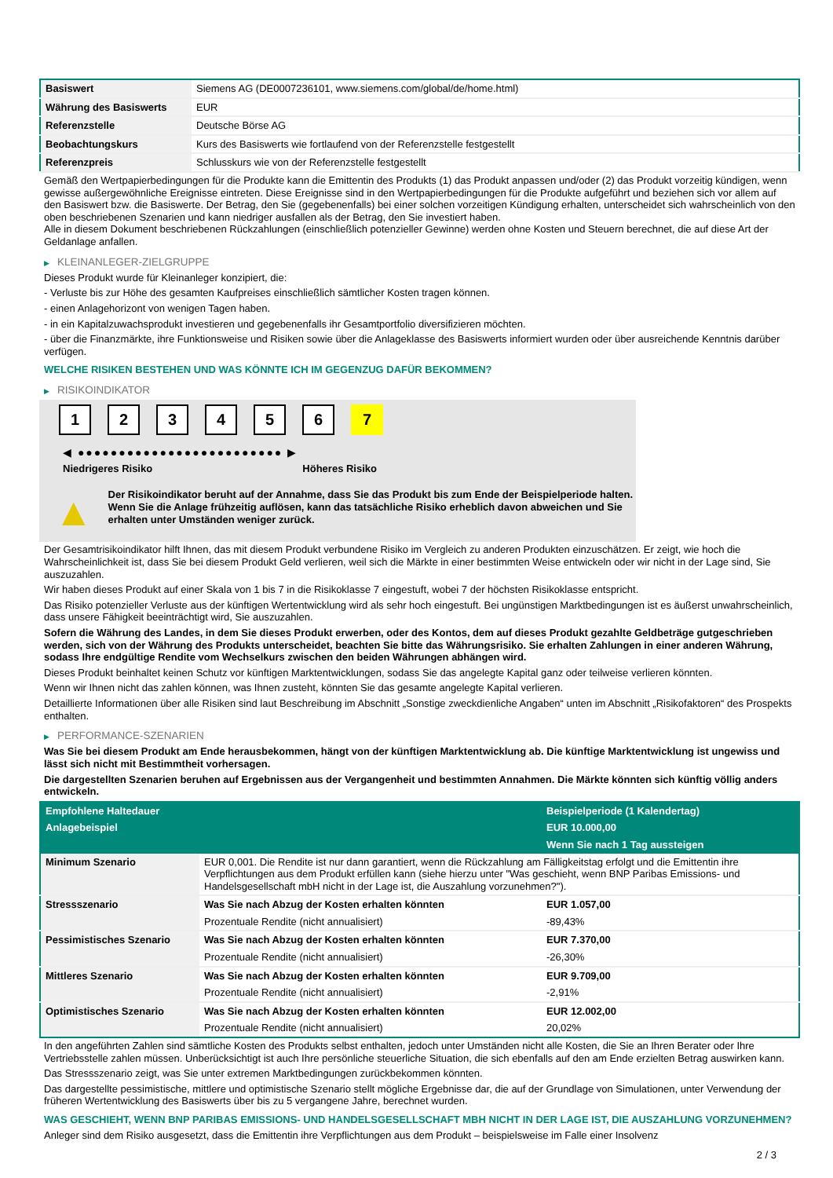| Basiswert | Siemens AG (DE0007236101, www.siemens.com/global/de/home.html) |
| Währung des Basiswerts | EUR |
| Referenzstelle | Deutsche Börse AG |
| Beobachtungskurs | Kurs des Basiswerts wie fortlaufend von der Referenzstelle festgestellt |
| Referenzpreis | Schlusskurs wie von der Referenzstelle festgestellt |
Gemäß den Wertpapierbedingungen für die Produkte kann die Emittentin des Produkts (1) das Produkt anpassen und/oder (2) das Produkt vorzeitig kündigen, wenn gewisse außergewöhnliche Ereignisse eintreten. Diese Ereignisse sind in den Wertpapierbedingungen für die Produkte aufgeführt und beziehen sich vor allem auf den Basiswert bzw. die Basiswerte. Der Betrag, den Sie (gegebenenfalls) bei einer solchen vorzeitigen Kündigung erhalten, unterscheidet sich wahrscheinlich von den oben beschriebenen Szenarien und kann niedriger ausfallen als der Betrag, den Sie investiert haben.
Alle in diesem Dokument beschriebenen Rückzahlungen (einschließlich potenzieller Gewinne) werden ohne Kosten und Steuern berechnet, die auf diese Art der Geldanlage anfallen.
▶ KLEINANLEGER-ZIELGRUPPE
Dieses Produkt wurde für Kleinanleger konzipiert, die:
- Verluste bis zur Höhe des gesamten Kaufpreises einschließlich sämtlicher Kosten tragen können.
- einen Anlagehorizont von wenigen Tagen haben.
- in ein Kapitalzuwachsprodukt investieren und gegebenenfalls ihr Gesamtportfolio diversifizieren möchten.
- über die Finanzmärkte, ihre Funktionsweise und Risiken sowie über die Anlageklasse des Basiswerts informiert wurden oder über ausreichende Kenntnis darüber verfügen.
WELCHE RISIKEN BESTEHEN UND WAS KÖNNTE ICH IM GEGENZUG DAFÜR BEKOMMEN?
▶ RISIKOINDIKATOR
1 2 3 4 5 6 7
◀ ●●●●●●●●●●●●●●●●●●●●●●●●● ▶
Niedrigeres Risiko Höheres Risiko
▲
Der Risikoindikator beruht auf der Annahme, dass Sie das Produkt bis zum Ende der Beispielperiode halten.
Wenn Sie die Anlage frühzeitig auflösen, kann das tatsächliche Risiko erheblich davon abweichen und Sie erhalten unter Umständen weniger zurück.
Der Gesamtrisikoindikator hilft Ihnen, das mit diesem Produkt verbundene Risiko im Vergleich zu anderen Produkten einzuschätzen. Er zeigt, wie hoch die Wahrscheinlichkeit ist, dass Sie bei diesem Produkt Geld verlieren, weil sich die Märkte in einer bestimmten Weise entwickeln oder wir nicht in der Lage sind, Sie auszuzahlen.
Wir haben dieses Produkt auf einer Skala von 1 bis 7 in die Risikoklasse 7 eingestuft, wobei 7 der höchsten Risikoklasse entspricht.
Das Risiko potenzieller Verluste aus der künftigen Wertentwicklung wird als sehr hoch eingestuft. Bei ungünstigen Marktbedingungen ist es äußerst unwahrscheinlich, dass unsere Fähigkeit beeinträchtigt wird, Sie auszuzahlen.
Sofern die Währung des Landes, in dem Sie dieses Produkt erwerben, oder des Kontos, dem auf dieses Produkt gezahlte Geldbeträge gutgeschrieben werden, sich von der Währung des Produkts unterscheidet, beachten Sie bitte das Währungsrisiko. Sie erhalten Zahlungen in einer anderen Währung, sodass Ihre endgültige Rendite vom Wechselkurs zwischen den beiden Währungen abhängen wird.
Dieses Produkt beinhaltet keinen Schutz vor künftigen Marktentwicklungen, sodass Sie das angelegte Kapital ganz oder teilweise verlieren könnten.
Wenn wir Ihnen nicht das zahlen können, was Ihnen zusteht, könnten Sie das gesamte angelegte Kapital verlieren.
Detaillierte Informationen über alle Risiken sind laut Beschreibung im Abschnitt „Sonstige zweckdienliche Angaben“ unten im Abschnitt „Risikofaktoren“ des Prospekts enthalten.
▶ PERFORMANCE-SZENARIEN
Was Sie bei diesem Produkt am Ende herausbekommen, hängt von der künftigen Marktentwicklung ab. Die künftige Marktentwicklung ist ungewiss und lässt sich nicht mit Bestimmtheit vorhersagen.
Die dargestellten Szenarien beruhen auf Ergebnissen aus der Vergangenheit und bestimmten Annahmen. Die Märkte könnten sich künftig völlig anders entwickeln.
| Empfohlene Haltedauer | | Beispielperiode (1 Kalendertag) |
| Anlagebeispiel | | EUR 10.000,00 |
| | | Wenn Sie nach 1 Tag aussteigen |
| Minimum Szenario | EUR 0,001. Die Rendite ist nur dann garantiert, wenn die Rückzahlung am Fälligkeitstag erfolgt und die Emittentin ihre Verpflichtungen aus dem Produkt erfüllen kann (siehe hierzu unter "Was geschieht, wenn BNP Paribas Emissions- und Handelsgesellschaft mbH nicht in der Lage ist, die Auszahlung vorzunehmen?"). | |
| Stressszenario | Was Sie nach Abzug der Kosten erhalten könnten | EUR 1.057,00 |
| | Prozentuale Rendite (nicht annualisiert) | -89,43% |
| Pessimistisches Szenario | Was Sie nach Abzug der Kosten erhalten könnten | EUR 7.370,00 |
| | Prozentuale Rendite (nicht annualisiert) | -26,30% |
| Mittleres Szenario | Was Sie nach Abzug der Kosten erhalten könnten | EUR 9.709,00 |
| | Prozentuale Rendite (nicht annualisiert) | -2,91% |
| Optimistisches Szenario | Was Sie nach Abzug der Kosten erhalten könnten | EUR 12.002,00 |
| | Prozentuale Rendite (nicht annualisiert) | 20,02% |
In den angeführten Zahlen sind sämtliche Kosten des Produkts selbst enthalten, jedoch unter Umständen nicht alle Kosten, die Sie an Ihren Berater oder Ihre Vertriebsstelle zahlen müssen. Unberücksichtigt ist auch Ihre persönliche steuerliche Situation, die sich ebenfalls auf den am Ende erzielten Betrag auswirken kann.
Das Stressszenario zeigt, was Sie unter extremen Marktbedingungen zurückbekommen könnten.
Das dargestellte pessimistische, mittlere und optimistische Szenario stellt mögliche Ergebnisse dar, die auf der Grundlage von Simulationen, unter Verwendung der früheren Wertentwicklung des Basiswerts über bis zu 5 vergangene Jahre, berechnet wurden.
WAS GESCHIEHT, WENN BNP PARIBAS EMISSIONS- UND HANDELSGESELLSCHAFT MBH NICHT IN DER LAGE IST, DIE AUSZAHLUNG VORZUNEHMEN?
Anleger sind dem Risiko ausgesetzt, dass die Emittentin ihre Verpflichtungen aus dem Produkt – beispielsweise im Falle einer Insolvenz
2 / 3